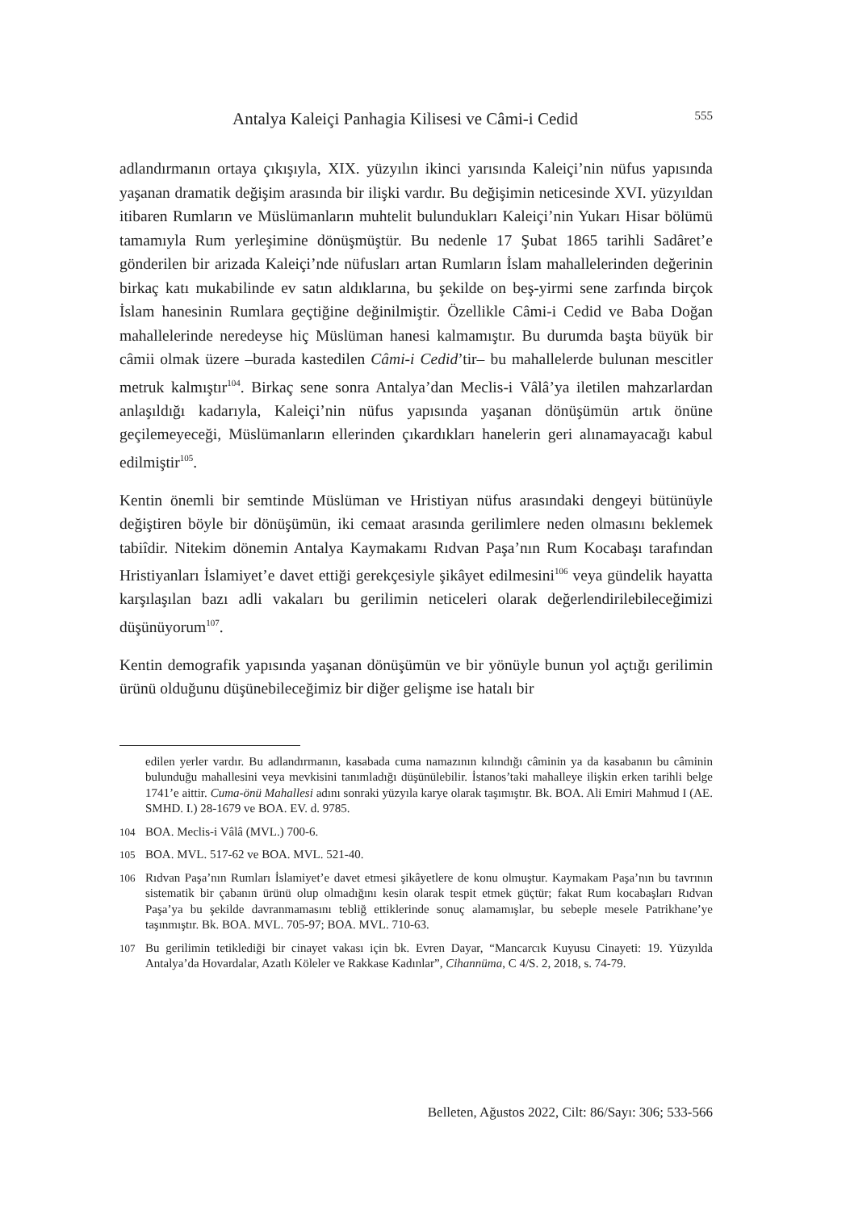Antalya Kaleiçi Panhagia Kilisesi ve Câmi-i Cedid 555
adlandırmanın ortaya çıkışıyla, XIX. yüzyılın ikinci yarısında Kaleiçi’nin nüfus yapısında yaşanan dramatik değişim arasında bir ilişki vardır. Bu değişimin neticesinde XVI. yüzyıldan itibaren Rumların ve Müslümanların muhtelit bulundukları Kaleiçi’nin Yukarı Hisar bölümü tamamıyla Rum yerleşimine dönüşmüştür. Bu nedenle 17 Şubat 1865 tarihli Sadâret’e gönderilen bir arizada Kaleiçi’nde nüfusları artan Rumların İslam mahallelerinden değerinin birkaç katı mukabilinde ev satın aldıklarına, bu şekilde on beş-yirmi sene zarfında birçok İslam hanesinin Rumlara geçtiğine değinilmiştir. Özellikle Câmi-i Cedid ve Baba Doğan mahallelerinde neredeyse hiç Müslüman hanesi kalmamıştır. Bu durumda başta büyük bir câmii olmak üzere –burada kastedilen Câmi-i Cedid’tir– bu mahallelerde bulunan mescitler metruk kalmıştır<sup>104</sup>. Birkaç sene sonra Antalya’dan Meclis-i Vâlâ’ya iletilen mahzarlardan anlaşıldığı kadarıyla, Kaleiçi’nin nüfus yapısında yaşanan dönüşümün artık önüne geçilemeyeceği, Müslümanların ellerinden çıkardıkları hanelerin geri alınamayacağı kabul edilmiştir<sup>105</sup>.
Kentin önemli bir semtinde Müslüman ve Hristiyan nüfus arasındaki dengeyi bütünüyle değiştiren böyle bir dönüşümün, iki cemaat arasında gerilimlere neden olmasını beklemek tabiîdir. Nitekim dönemin Antalya Kaymakamı Rıdvan Paşa’nın Rum Kocabaşı tarafından Hristiyanları İslamiyet’e davet ettiği gerekçesiyle şikâyet edilmesini<sup>106</sup> veya gündelik hayatta karşılaşılan bazı adli vakaları bu gerilimin neticeleri olarak değerlendirilebileceğimizi düşünüyorum<sup>107</sup>.
Kentin demografik yapısında yaşanan dönüşümün ve bir yönüyle bunun yol açtığı gerilimin ürünü olduğunu düşünebileceğimiz bir diğer gelişme ise hatalı bir
edilen yerler vardır. Bu adlandırmanın, kasabada cuma namazının kılındığı câminin ya da kasabanın bu câminin bulunduğu mahallesini veya mevkisini tanımladığı düşünülebilir. İstanos’taki mahalleye ilişkin erken tarihli belge 1741’e aittir. Cuma-önü Mahallesi adını sonraki yüzyıla karye olarak taşımıştır. Bk. BOA. Ali Emiri Mahmud I (AE. SMHD. I.) 28-1679 ve BOA. EV. d. 9785.
104 BOA. Meclis-i Vâlâ (MVL.) 700-6.
105 BOA. MVL. 517-62 ve BOA. MVL. 521-40.
106 Rıdvan Paşa’nın Rumları İslamiyet’e davet etmesi şikâyetlere de konu olmuştur. Kaymakam Paşa’nın bu tavrının sistematik bir çabanın ürünü olup olmadığını kesin olarak tespit etmek güçtür; fakat Rum kocabaşları Rıdvan Paşa’ya bu şekilde davranmamasını tebliğ ettiklerinde sonuç alamamışlar, bu sebeple mesele Patrikhane’ye taşınmıştır. Bk. BOA. MVL. 705-97; BOA. MVL. 710-63.
107 Bu gerilimin tetiklediği bir cinayet vakası için bk. Evren Dayar, “Mancarcık Kuyusu Cinayeti: 19. Yüzyılda Antalya’da Hovardalar, Azatlı Köleler ve Rakkase Kadınlar”, Cihannüma, C 4/S. 2, 2018, s. 74-79.
Belleten, Ağustos 2022, Cilt: 86/Sayı: 306; 533-566